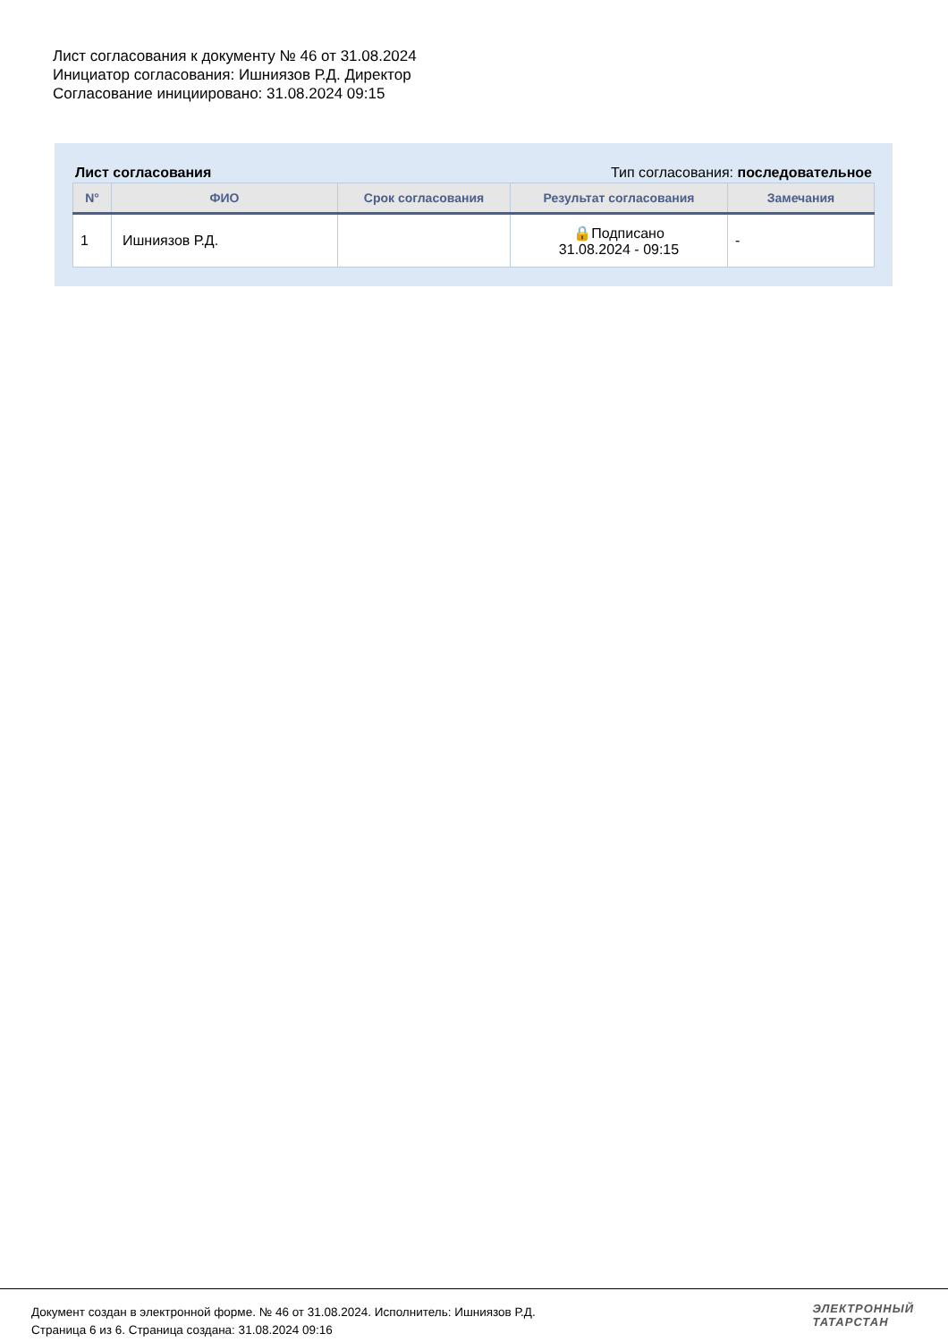Лист согласования к документу № 46 от 31.08.2024
Инициатор согласования: Ишниязов Р.Д. Директор
Согласование инициировано: 31.08.2024 09:15
Лист согласования Тип согласования: последовательное
| N° | ФИО | Срок согласования | Результат согласования | Замечания |
| --- | --- | --- | --- | --- |
| 1 | Ишниязов Р.Д. | | 🔒Подписано 31.08.2024 - 09:15 | - |
Документ создан в электронной форме. № 46 от 31.08.2024. Исполнитель: Ишниязов Р.Д.
Страница 6 из 6. Страница создана: 31.08.2024 09:16
ЭЛЕКТРОННЫЙ
ТАТАРСТАН